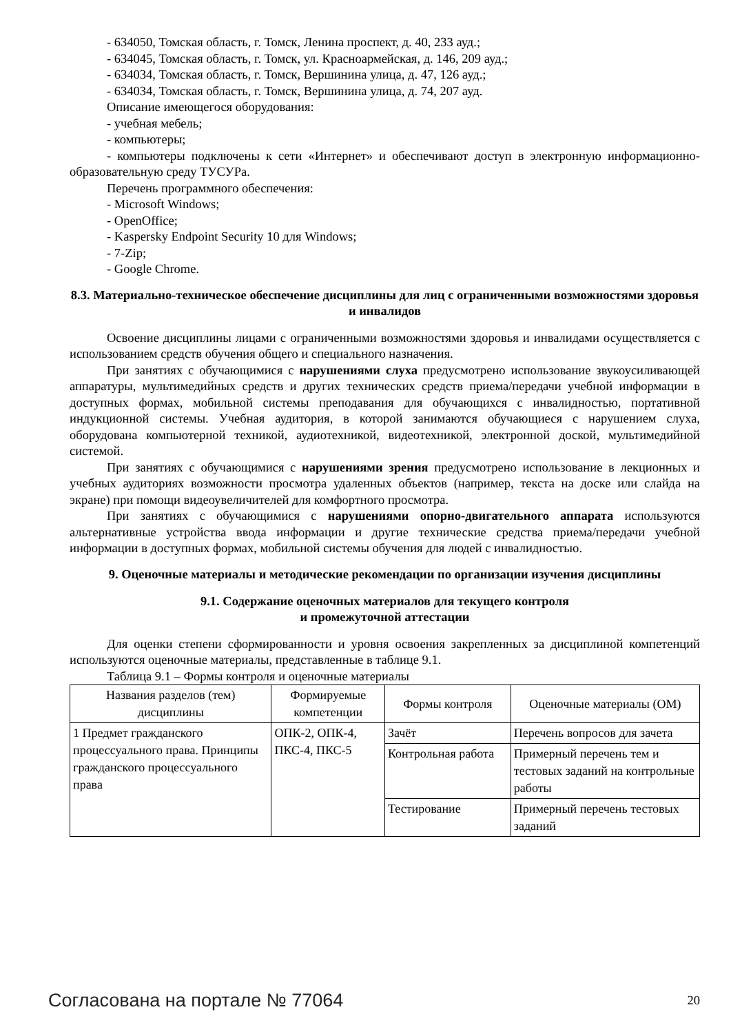- 634050, Томская область, г. Томск, Ленина проспект, д. 40, 233 ауд.;
- 634045, Томская область, г. Томск, ул. Красноармейская, д. 146, 209 ауд.;
- 634034, Томская область, г. Томск, Вершинина улица, д. 47, 126 ауд.;
- 634034, Томская область, г. Томск, Вершинина улица, д. 74, 207 ауд.
Описание имеющегося оборудования:
- учебная мебель;
- компьютеры;
- компьютеры подключены к сети «Интернет» и обеспечивают доступ в электронную информационно-образовательную среду ТУСУРа.
Перечень программного обеспечения:
- Microsoft Windows;
- OpenOffice;
- Kaspersky Endpoint Security 10 для Windows;
- 7-Zip;
- Google Chrome.
8.3. Материально-техническое обеспечение дисциплины для лиц с ограниченными возможностями здоровья и инвалидов
Освоение дисциплины лицами с ограниченными возможностями здоровья и инвалидами осуществляется с использованием средств обучения общего и специального назначения.
При занятиях с обучающимися с нарушениями слуха предусмотрено использование звукоусиливающей аппаратуры, мультимедийных средств и других технических средств приема/передачи учебной информации в доступных формах, мобильной системы преподавания для обучающихся с инвалидностью, портативной индукционной системы. Учебная аудитория, в которой занимаются обучающиеся с нарушением слуха, оборудована компьютерной техникой, аудиотехникой, видеотехникой, электронной доской, мультимедийной системой.
При занятиях с обучающимися с нарушениями зрения предусмотрено использование в лекционных и учебных аудиториях возможности просмотра удаленных объектов (например, текста на доске или слайда на экране) при помощи видеоувеличителей для комфортного просмотра.
При занятиях с обучающимися с нарушениями опорно-двигательного аппарата используются альтернативные устройства ввода информации и другие технические средства приема/передачи учебной информации в доступных формах, мобильной системы обучения для людей с инвалидностью.
9. Оценочные материалы и методические рекомендации по организации изучения дисциплины
9.1. Содержание оценочных материалов для текущего контроля
и промежуточной аттестации
Для оценки степени сформированности и уровня освоения закрепленных за дисциплиной компетенций используются оценочные материалы, представленные в таблице 9.1.
Таблица 9.1 – Формы контроля и оценочные материалы
| Названия разделов (тем) дисциплины | Формируемые компетенции | Формы контроля | Оценочные материалы (ОМ) |
| --- | --- | --- | --- |
| 1 Предмет гражданского процессуального права. Принципы гражданского процессуального права | ОПК-2, ОПК-4, ПКС-4, ПКС-5 | Зачёт | Перечень вопросов для зачета |
| | | Контрольная работа | Примерный перечень тем и тестовых заданий на контрольные работы |
| | | Тестирование | Примерный перечень тестовых заданий |
Согласована на портале № 77064 20